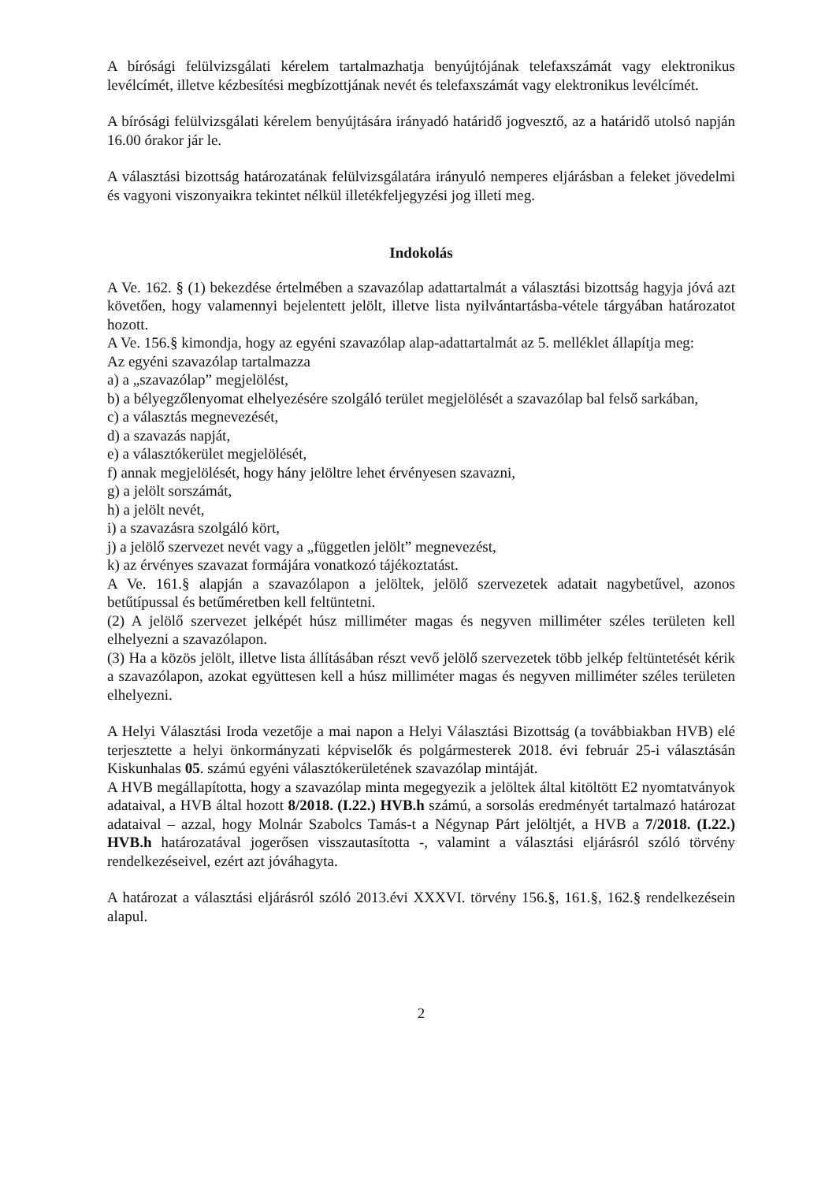A bírósági felülvizsgálati kérelem tartalmazhatja benyújtójának telefaxszámát vagy elektronikus levélcímét, illetve kézbesítési megbízottjának nevét és telefaxszámát vagy elektronikus levélcímét.
A bírósági felülvizsgálati kérelem benyújtására irányadó határidő jogvesztő, az a határidő utolsó napján 16.00 órakor jár le.
A választási bizottság határozatának felülvizsgálatára irányuló nemperes eljárásban a feleket jövedelmi és vagyoni viszonyaikra tekintet nélkül illetékfeljegyzési jog illeti meg.
Indokolás
A Ve. 162. § (1) bekezdése értelmében a szavazólap adattartalmát a választási bizottság hagyja jóvá azt követően, hogy valamennyi bejelentett jelölt, illetve lista nyilvántartásba-vétele tárgyában határozatot hozott.
A Ve. 156.§ kimondja, hogy az egyéni szavazólap alap-adattartalmát az 5. melléklet állapítja meg:
Az egyéni szavazólap tartalmazza
a) a „szavazólap” megjelölést,
b) a bélyegzőlenyomat elhelyezésére szolgáló terület megjelölését a szavazólap bal felső sarkában,
c) a választás megnevezését,
d) a szavazás napját,
e) a választókerület megjelölését,
f) annak megjelölését, hogy hány jelöltre lehet érvényesen szavazni,
g) a jelölt sorszámát,
h) a jelölt nevét,
i) a szavazásra szolgáló kört,
j) a jelölő szervezet nevét vagy a „független jelölt” megnevezést,
k) az érvényes szavazat formájára vonatkozó tájékoztatást.
A Ve. 161.§ alapján a szavazólapon a jelöltek, jelölő szervezetek adatait nagybetűvel, azonos betűtípussal és betűméretben kell feltüntetni.
(2) A jelölő szervezet jelképét húsz milliméter magas és negyven milliméter széles területen kell elhelyezni a szavazólapon.
(3) Ha a közös jelölt, illetve lista állításában részt vevő jelölő szervezetek több jelkép feltüntetését kérik a szavazólapon, azokat együttesen kell a húsz milliméter magas és negyven milliméter széles területen elhelyezni.
A Helyi Választási Iroda vezetője a mai napon a Helyi Választási Bizottság (a továbbiakban HVB) elé terjesztette a helyi önkormányzati képviselők és polgármesterek 2018. évi február 25-i választásán Kiskunhalas 05. számú egyéni választókerületének szavazólap mintáját.
A HVB megállapította, hogy a szavazólap minta megegyezik a jelöltek által kitöltött E2 nyomtatványok adataival, a HVB által hozott 8/2018. (I.22.) HVB.h számú, a sorsolás eredményét tartalmazó határozat adataival – azzal, hogy Molnár Szabolcs Tamás-t a Négynap Párt jelöltjét, a HVB a 7/2018. (I.22.) HVB.h határozatával jogerősen visszautasította -, valamint a választási eljárásról szóló törvény rendelkezéseivel, ezért azt jóváhagyta.
A határozat a választási eljárásról szóló 2013.évi XXXVI. törvény 156.§, 161.§, 162.§ rendelkezésein alapul.
2